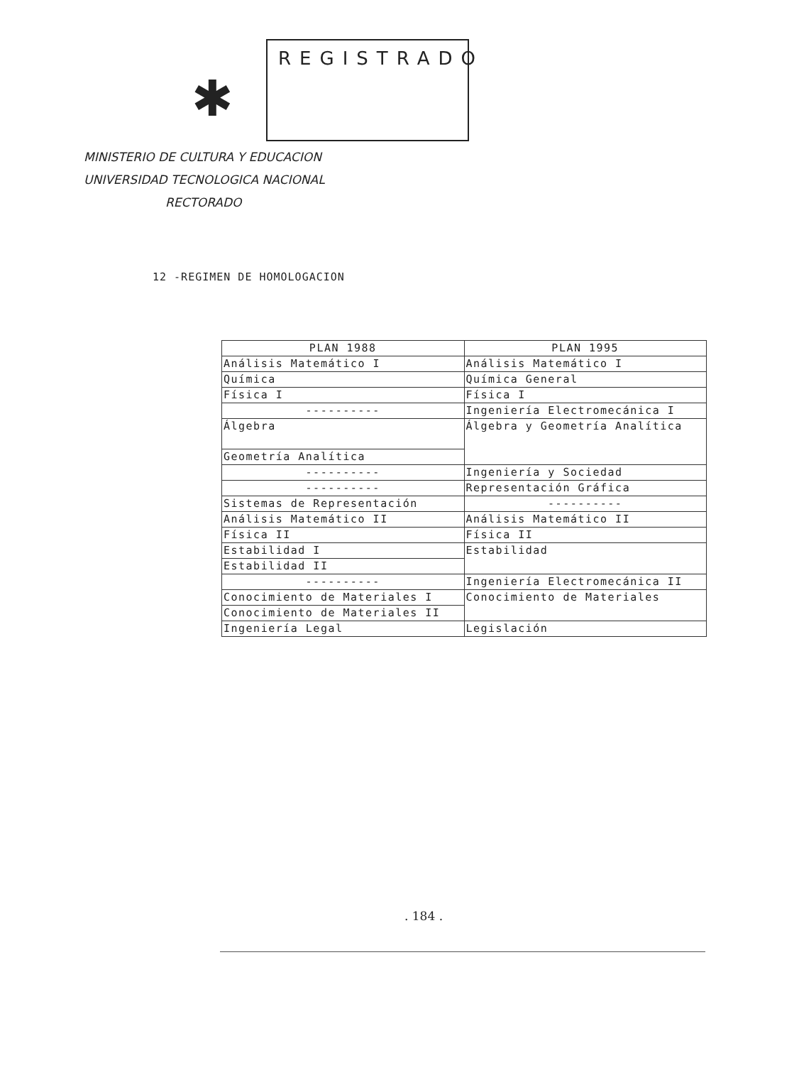✱
REGISTRADO
MINISTERIO DE CULTURA Y EDUCACION
UNIVERSIDAD TECNOLOGICA NACIONAL
RECTORADO
12 -REGIMEN DE HOMOLOGACION
| PLAN 1988 | PLAN 1995 |
| --- | --- |
| Análisis Matemático I | Análisis Matemático I |
| Química | Química General |
| Física I | Física I |
| ---------- | Ingeniería Electromecánica I |
| Álgebra | Álgebra y Geometría Analítica |
| Geometría Analítica | |
| ---------- | Ingeniería y Sociedad |
| ---------- | Representación Gráfica |
| Sistemas de Representación | ---------- |
| Análisis Matemático II | Análisis Matemático II |
| Física II | Física II |
| Estabilidad I | Estabilidad |
| Estabilidad II | |
| ---------- | Ingeniería Electromecánica II |
| Conocimiento de Materiales I | Conocimiento de Materiales |
| Conocimiento de Materiales II | |
| Ingeniería Legal | Legislación |
. 184 .